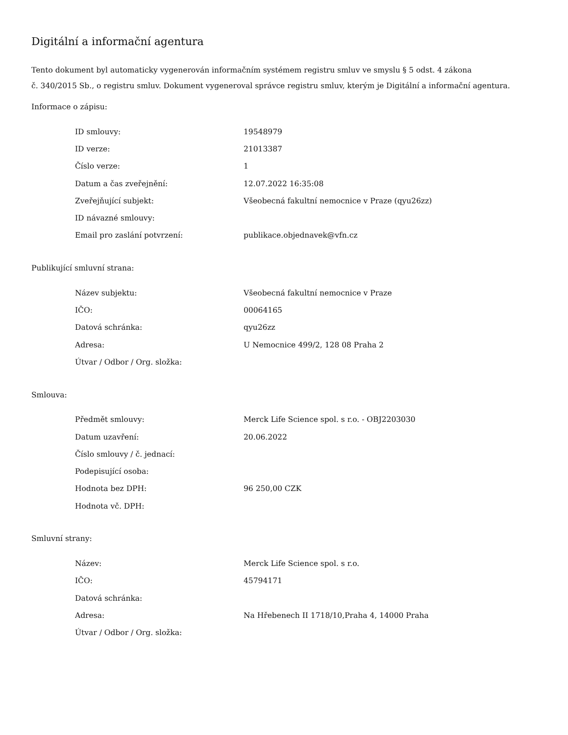Digitální a informační agentura
Tento dokument byl automaticky vygenerován informačním systémem registru smluv ve smyslu § 5 odst. 4 zákona
č. 340/2015 Sb., o registru smluv. Dokument vygeneroval správce registru smluv, kterým je Digitální a informační agentura.
Informace o zápisu:
| ID smlouvy: | 19548979 |
| ID verze: | 21013387 |
| Číslo verze: | 1 |
| Datum a čas zveřejnění: | 12.07.2022 16:35:08 |
| Zveřejňující subjekt: | Všeobecná fakultní nemocnice v Praze (qyu26zz) |
| ID návazné smlouvy: | |
| Email pro zaslání potvrzení: | publikace.objednavek@vfn.cz |
Publikující smluvní strana:
| Název subjektu: | Všeobecná fakultní nemocnice v Praze |
| IČO: | 00064165 |
| Datová schránka: | qyu26zz |
| Adresa: | U Nemocnice 499/2, 128 08 Praha 2 |
| Útvar / Odbor / Org. složka: | |
Smlouva:
| Předmět smlouvy: | Merck Life Science spol. s r.o. - OBJ2203030 |
| Datum uzavření: | 20.06.2022 |
| Číslo smlouvy / č. jednací: | |
| Podepisující osoba: | |
| Hodnota bez DPH: | 96 250,00 CZK |
| Hodnota vč. DPH: | |
Smluvní strany:
| Název: | Merck Life Science spol. s r.o. |
| IČO: | 45794171 |
| Datová schránka: | |
| Adresa: | Na Hřebenech II 1718/10,Praha 4, 14000 Praha |
| Útvar / Odbor / Org. složka: | |